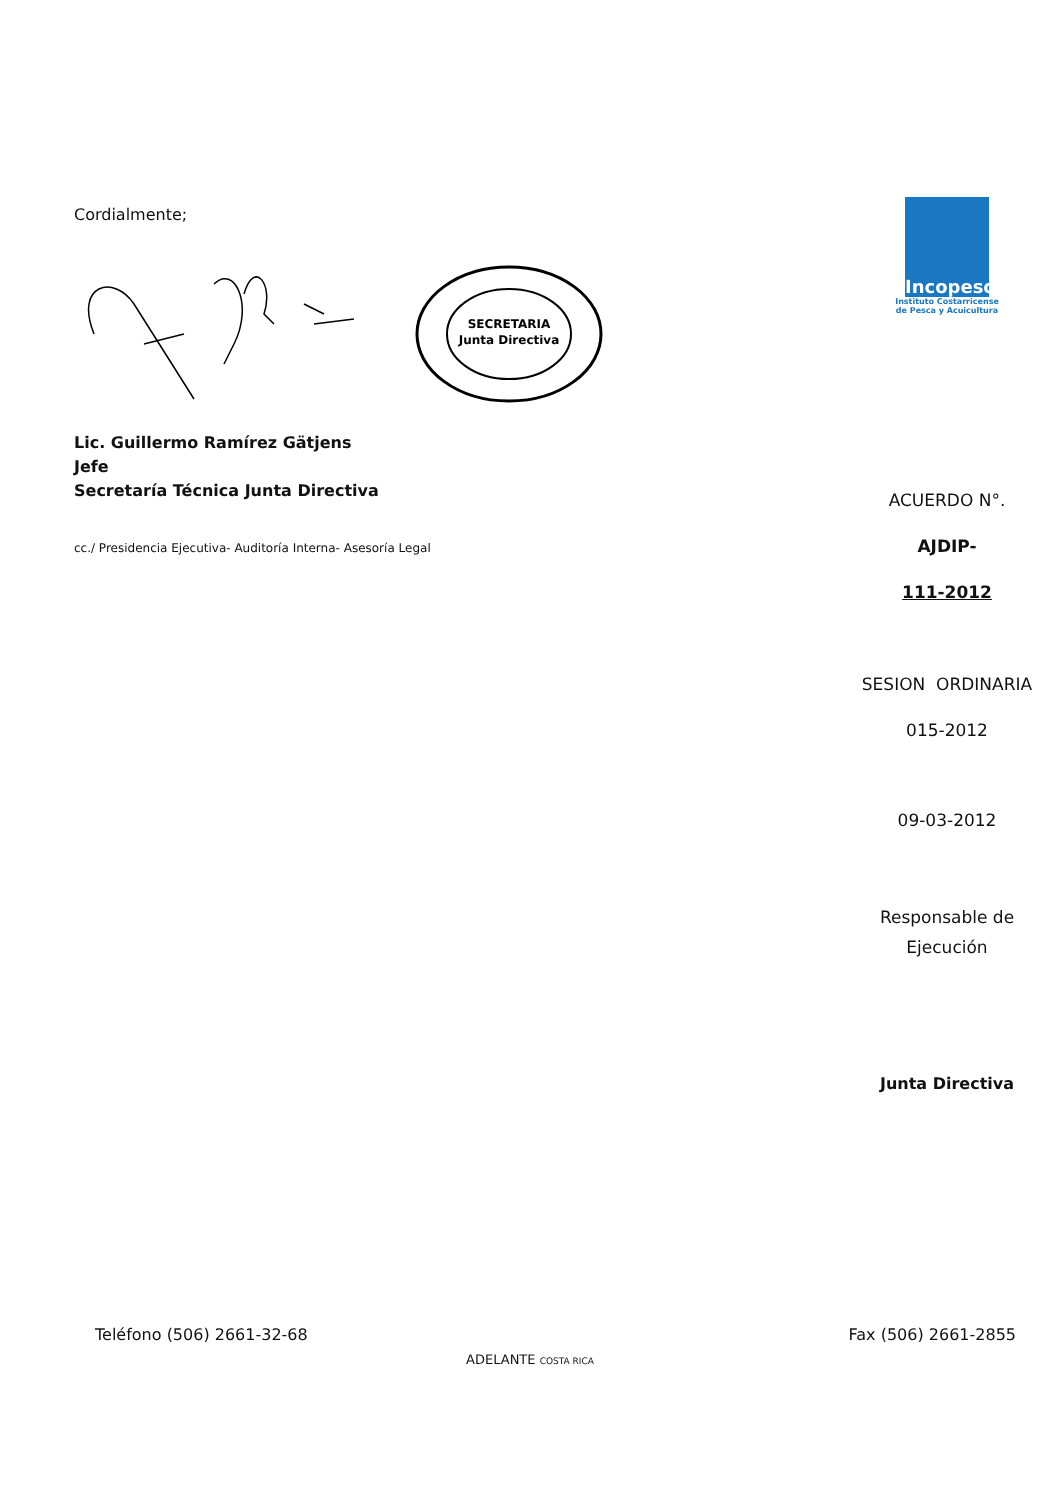Cordialmente;
SECRETARIA
Junta Directiva
Lic. Guillermo Ramírez Gätjens
Jefe
Secretaría Técnica Junta Directiva
cc./ Presidencia Ejecutiva- Auditoría Interna- Asesoría Legal
Incopesca
Instituto Costarricense
de Pesca y Acuicultura
ACUERDO N°.
AJDIP-
111-2012
SESION ORDINARIA
015-2012
09-03-2012
Responsable de
Ejecución
Junta Directiva
Teléfono (506) 2661-32-68 Fax (506) 2661-2855
ADELANTE COSTA RICA